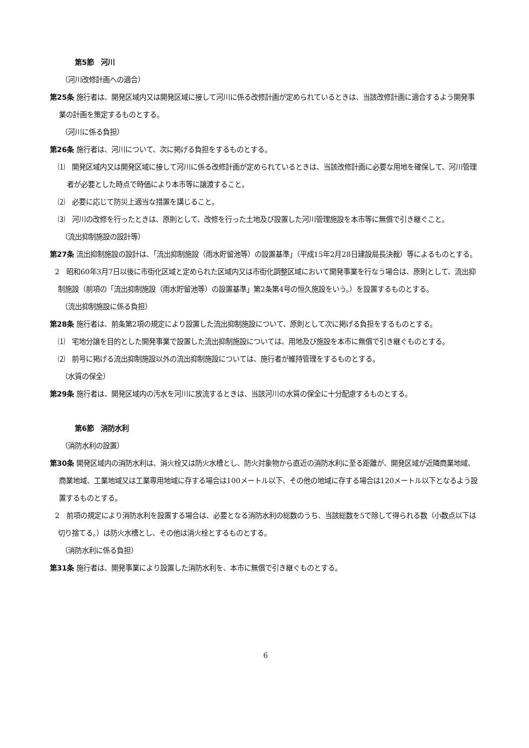第5節　河川
（河川改修計画への適合）
第25条 施行者は、開発区域内又は開発区域に接して河川に係る改修計画が定められているときは、当該改修計画に適合するよう開発事業の計画を策定するものとする。
（河川に係る負担）
第26条 施行者は、河川について、次に掲げる負担をするものとする。
⑴　開発区域内又は開発区域に接して河川に係る改修計画が定められているときは、当該改修計画に必要な用地を確保して、河川管理者が必要とした時点で時価により本市等に譲渡すること。
⑵　必要に応じて防災上適当な措置を講じること。
⑶　河川の改修を行ったときは、原則として、改修を行った土地及び設置した河川管理施設を本市等に無償で引き継ぐこと。
（流出抑制施設の設計等）
第27条 流出抑制施設の設計は、「流出抑制施設（雨水貯留池等）の設置基準」（平成15年2月28日建設局長決裁）等によるものとする。
2　昭和60年3月7日以後に市街化区域と定められた区域内又は市街化調整区域において開発事業を行なう場合は、原則として、流出抑制施設（前項の「流出抑制施設（雨水貯留池等）の設置基準」第2条第4号の恒久施設をいう。）を設置するものとする。
（流出抑制施設に係る負担）
第28条 施行者は、前条第2項の規定により設置した流出抑制施設について、原則として次に掲げる負担をするものとする。
⑴　宅地分譲を目的とした開発事業で設置した流出抑制施設については、用地及び施設を本市に無償で引き継ぐものとする。
⑵　前号に掲げる流出抑制施設以外の流出抑制施設については、施行者が維持管理をするものとする。
（水質の保全）
第29条 施行者は、開発区域内の汚水を河川に放流するときは、当該河川の水質の保全に十分配慮するものとする。
第6節　消防水利
（消防水利の設置）
第30条 開発区域内の消防水利は、消火栓又は防火水槽とし、防火対象物から直近の消防水利に至る距離が、開発区域が近隣商業地域、商業地域、工業地域又は工業専用地域に存する場合は100メートル以下、その他の地域に存する場合は120メートル以下となるよう設置するものとする。
2　前項の規定により消防水利を設置する場合は、必要となる消防水利の総数のうち、当該総数を5で除して得られる数（小数点以下は切り捨てる。）は防火水槽とし、その他は消火栓とするものとする。
（消防水利に係る負担）
第31条 施行者は、開発事業により設置した消防水利を、本市に無償で引き継ぐものとする。
6